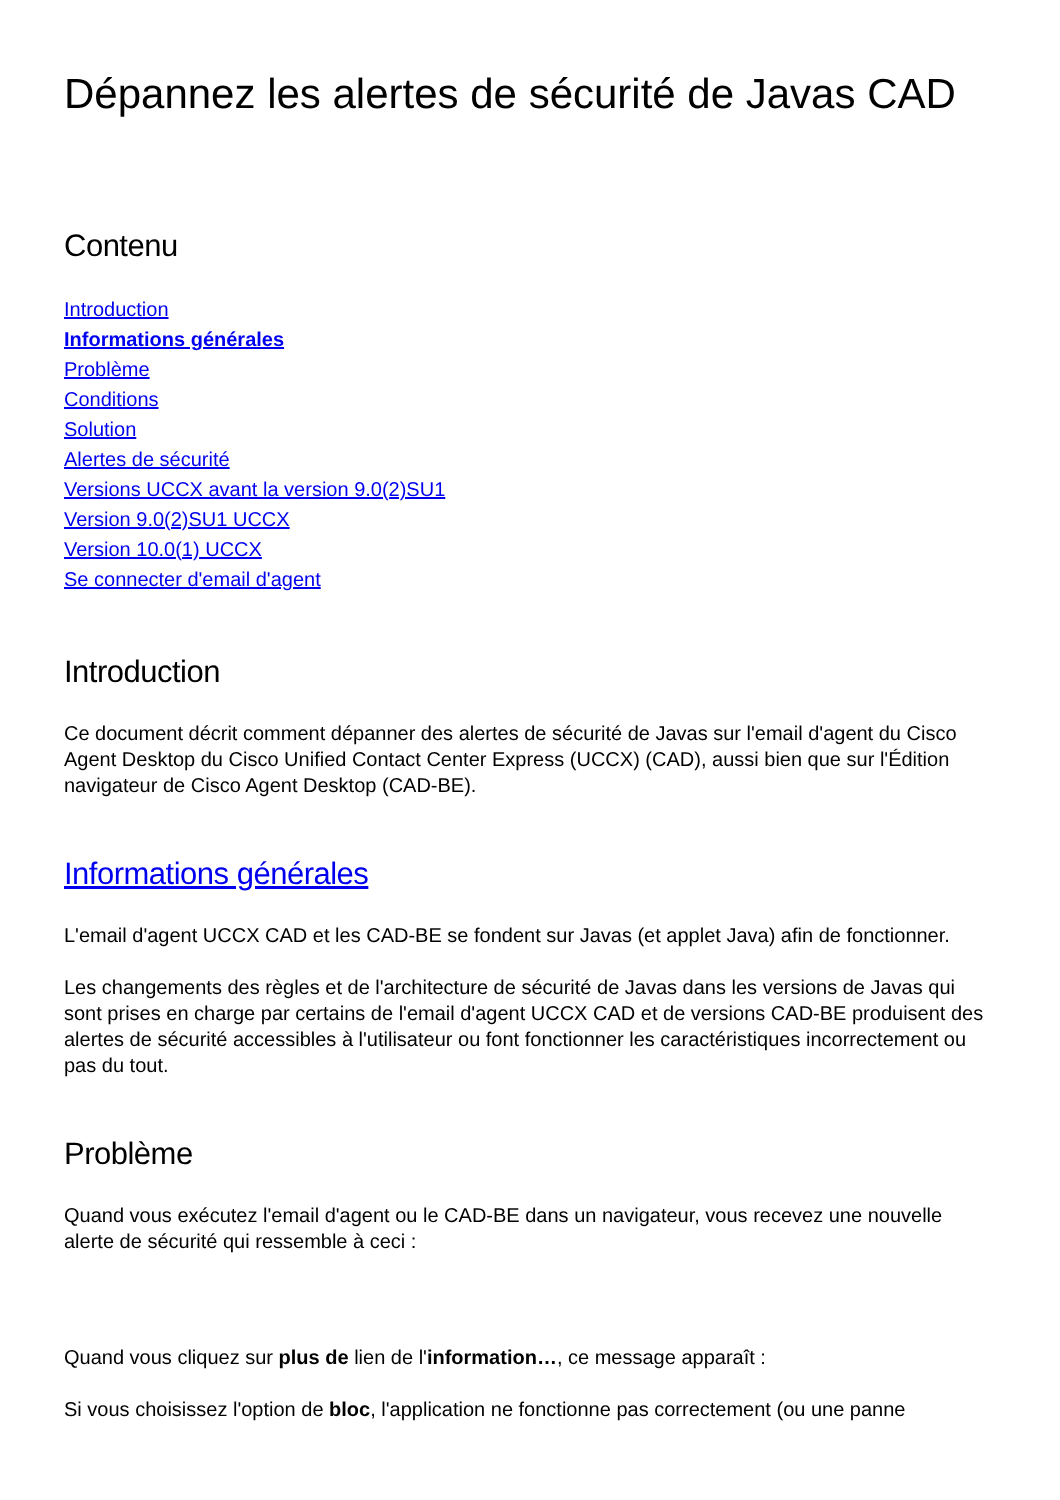Dépannez les alertes de sécurité de Javas CAD
Contenu
Introduction
Informations générales
Problème
Conditions
Solution
Alertes de sécurité
Versions UCCX avant la version 9.0(2)SU1
Version 9.0(2)SU1 UCCX
Version 10.0(1) UCCX
Se connecter d'email d'agent
Introduction
Ce document décrit comment dépanner des alertes de sécurité de Javas sur l'email d'agent du Cisco Agent Desktop du Cisco Unified Contact Center Express (UCCX) (CAD), aussi bien que sur l'Édition navigateur de Cisco Agent Desktop (CAD-BE).
Informations générales
L'email d'agent UCCX CAD et les CAD-BE se fondent sur Javas (et applet Java) afin de fonctionner.
Les changements des règles et de l'architecture de sécurité de Javas dans les versions de Javas qui sont prises en charge par certains de l'email d'agent UCCX CAD et de versions CAD-BE produisent des alertes de sécurité accessibles à l'utilisateur ou font fonctionner les caractéristiques incorrectement ou pas du tout.
Problème
Quand vous exécutez l'email d'agent ou le CAD-BE dans un navigateur, vous recevez une nouvelle alerte de sécurité qui ressemble à ceci :
Quand vous cliquez sur plus de lien de l'information…, ce message apparaît :
Si vous choisissez l'option de bloc, l'application ne fonctionne pas correctement (ou une panne